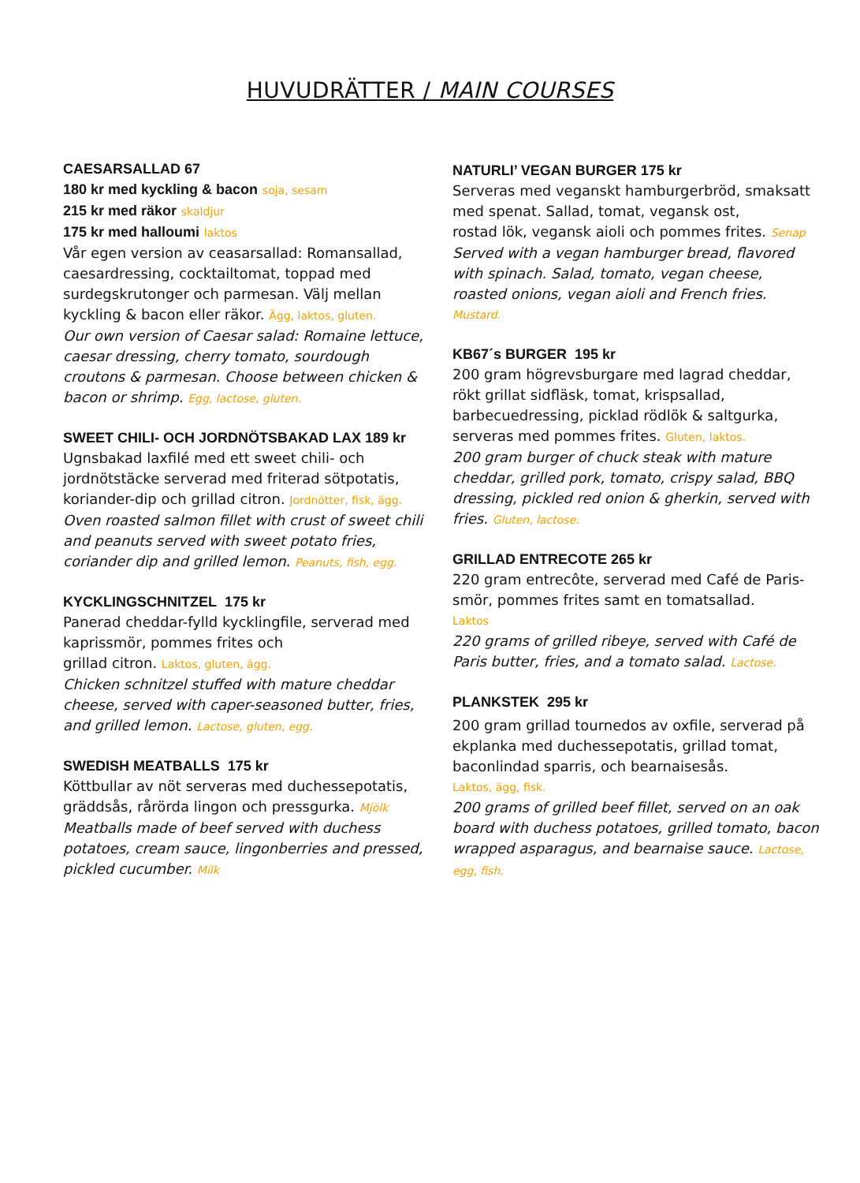HUVUDRÄTTER / MAIN COURSES
CAESARSALLAD 67
180 kr med kyckling & bacon soja, sesam
215 kr med räkor skaldjur
175 kr med halloumi laktos
Vår egen version av ceasarsallad: Romansallad, caesardressing, cocktailtomat, toppad med surdegskrutonger och parmesan. Välj mellan kyckling & bacon eller räkor. Ägg, laktos, gluten.
Our own version of Caesar salad: Romaine lettuce, caesar dressing, cherry tomato, sourdough croutons & parmesan. Choose between chicken & bacon or shrimp. Egg, lactose, gluten.
SWEET CHILI- OCH JORDNÖTSBAKAD LAX 189 kr
Ugnsbakad laxfilé med ett sweet chili- och jordnötstäcke serverad med friterad sötpotatis, koriander-dip och grillad citron. Jordnötter, fisk, ägg.
Oven roasted salmon fillet with crust of sweet chili and peanuts served with sweet potato fries, coriander dip and grilled lemon. Peanuts, fish, egg.
KYCKLINGSCHNITZEL 175 kr
Panerad cheddar-fylld kycklingfile, serverad med kaprissmör, pommes frites och
grillad citron. Laktos, gluten, ägg.
Chicken schnitzel stuffed with mature cheddar cheese, served with caper-seasoned butter, fries, and grilled lemon. Lactose, gluten, egg.
SWEDISH MEATBALLS 175 kr
Köttbullar av nöt serveras med duchessepotatis, gräddsås, rårörda lingon och pressgurka. Mjölk
Meatballs made of beef served with duchess potatoes, cream sauce, lingonberries and pressed, pickled cucumber. Milk
NATURLI’ VEGAN BURGER 175 kr
Serveras med veganskt hamburgerbröd, smaksatt med spenat. Sallad, tomat, vegansk ost,
rostad lök, vegansk aioli och pommes frites. Senap
Served with a vegan hamburger bread, flavored with spinach. Salad, tomato, vegan cheese, roasted onions, vegan aioli and French fries.
Mustard.
KB67´s BURGER 195 kr
200 gram högrevsburgare med lagrad cheddar, rökt grillat sidfläsk, tomat, krispsallad, barbecuedressing, picklad rödlök & saltgurka, serveras med pommes frites. Gluten, laktos.
200 gram burger of chuck steak with mature cheddar, grilled pork, tomato, crispy salad, BBQ dressing, pickled red onion & gherkin, served with fries. Gluten, lactose.
GRILLAD ENTRECOTE 265 kr
220 gram entrecôte, serverad med Café de Paris-smör, pommes frites samt en tomatsallad.
Laktos
220 grams of grilled ribeye, served with Café de Paris butter, fries, and a tomato salad. Lactose.
PLANKSTEK 295 kr
200 gram grillad tournedos av oxfile, serverad på ekplanka med duchessepotatis, grillad tomat, baconlindad sparris, och bearnaisesås.
Laktos, ägg, fisk.
200 grams of grilled beef fillet, served on an oak board with duchess potatoes, grilled tomato, bacon wrapped asparagus, and bearnaise sauce. Lactose, egg, fish.